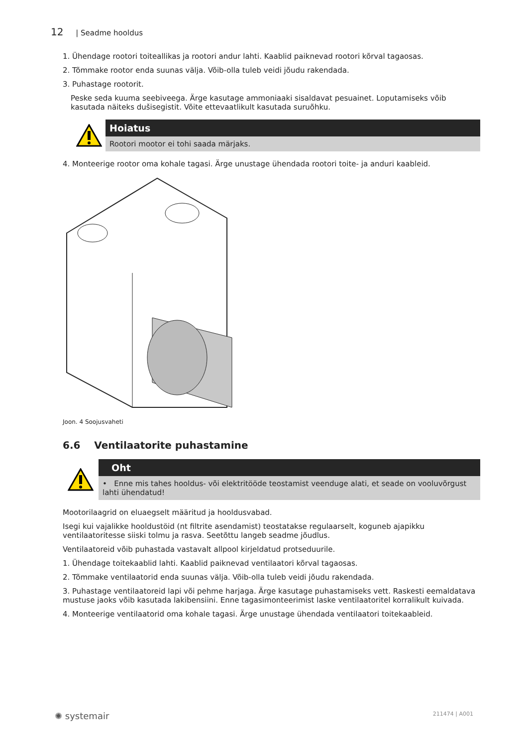12 | Seadme hooldus
1. Ühendage rootori toiteallikas ja rootori andur lahti. Kaablid paiknevad rootori kõrval tagaosas.
2. Tõmmake rootor enda suunas välja. Võib-olla tuleb veidi jõudu rakendada.
3. Puhastage rootorit.
Peske seda kuuma seebiveega. Ärge kasutage ammoniaaki sisaldavat pesuainet. Loputamiseks võib kasutada näiteks dušisegistit. Võite ettevaatlikult kasutada suruõhku.
Hoiatus
Rootori mootor ei tohi saada märjaks.
4. Monteerige rootor oma kohale tagasi. Ärge unustage ühendada rootori toite- ja anduri kaableid.
Joon. 4 Soojusvaheti
6.6 Ventilaatorite puhastamine
Oht
• Enne mis tahes hooldus- või elektritööde teostamist veenduge alati, et seade on vooluvõrgust lahti ühendatud!
Mootorilaagrid on eluaegselt määritud ja hooldusvabad.
Isegi kui vajalikke hooldustöid (nt filtrite asendamist) teostatakse regulaarselt, koguneb ajapikku ventilaatoritesse siiski tolmu ja rasva. Seetõttu langeb seadme jõudlus.
Ventilaatoreid võib puhastada vastavalt allpool kirjeldatud protseduurile.
1. Ühendage toitekaablid lahti. Kaablid paiknevad ventilaatori kõrval tagaosas.
2. Tõmmake ventilaatorid enda suunas välja. Võib-olla tuleb veidi jõudu rakendada.
3. Puhastage ventilaatoreid lapi või pehme harjaga. Ärge kasutage puhastamiseks vett. Raskesti eemaldatava mustuse jaoks võib kasutada lakibensiini. Enne tagasimonteerimist laske ventilaatoritel korralikult kuivada.
4. Monteerige ventilaatorid oma kohale tagasi. Ärge unustage ühendada ventilaatori toitekaableid.
✺ systemair 211474 | A001